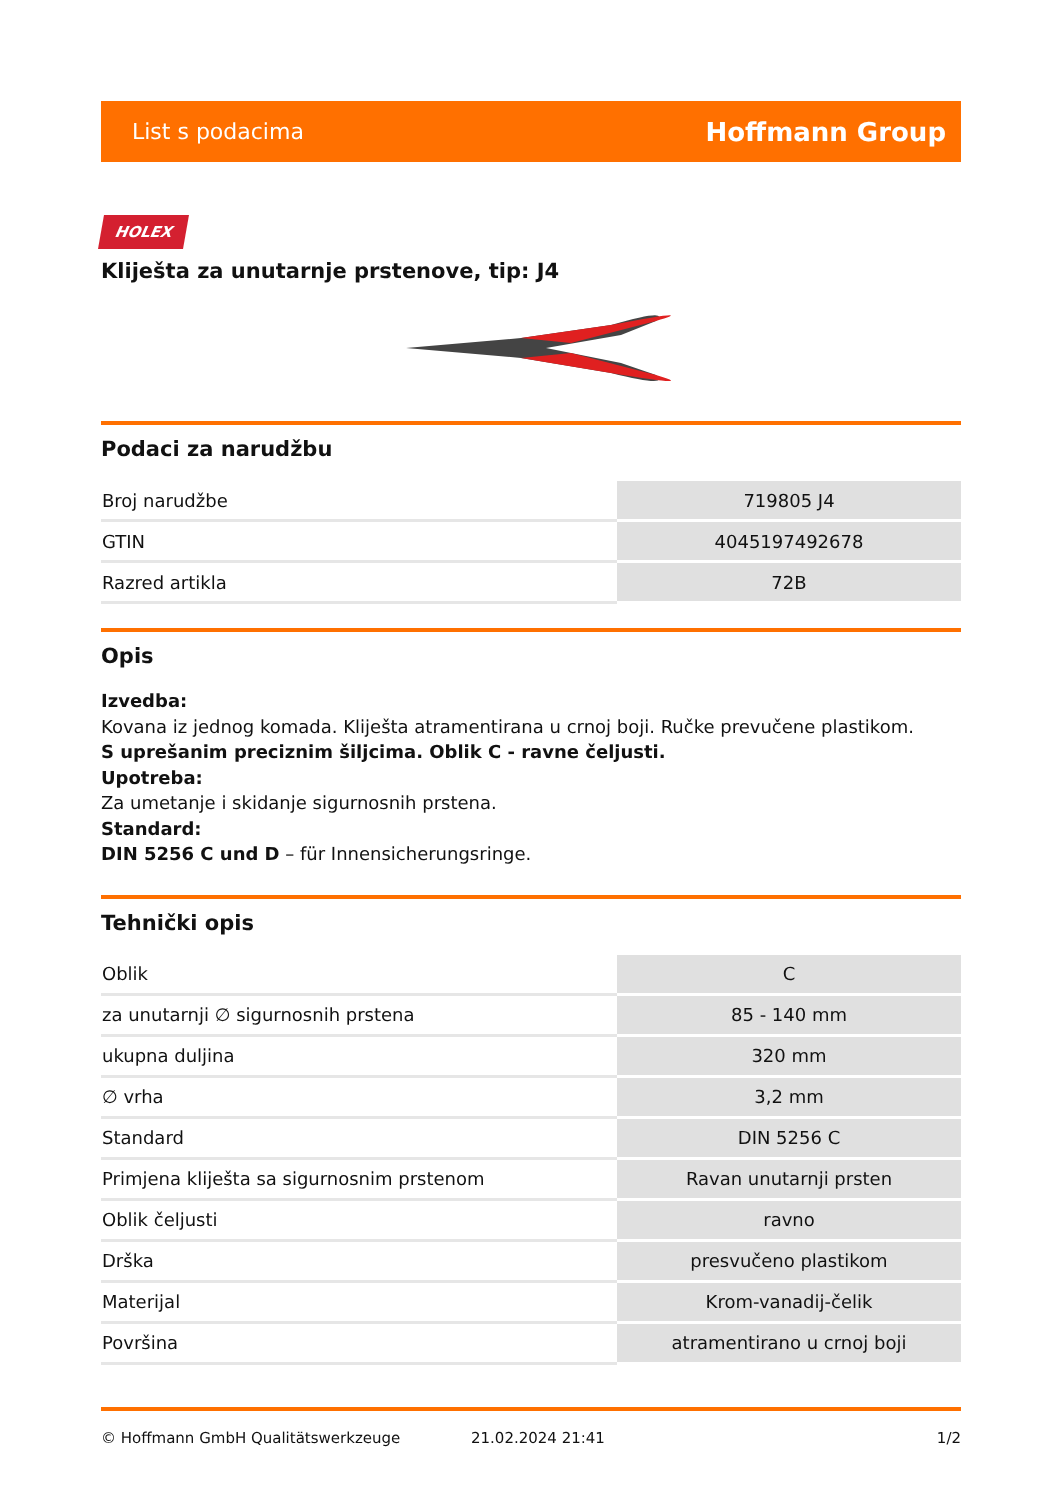List s podacima Hoffmann Group
HOLEX
Kliješta za unutarnje prstenove, tip: J4
Podaci za narudžbu
| Broj narudžbe | 719805 J4 |
| GTIN | 4045197492678 |
| Razred artikla | 72B |
Opis
Izvedba:
Kovana iz jednog komada. Kliješta atramentirana u crnoj boji. Ručke prevučene plastikom.
S uprešanim preciznim šiljcima. Oblik C - ravne čeljusti.
Upotreba:
Za umetanje i skidanje sigurnosnih prstena.
Standard:
DIN 5256 C und D – für Innensicherungsringe.
Tehnički opis
| Oblik | C |
| za unutarnji ∅ sigurnosnih prstena | 85 - 140 mm |
| ukupna duljina | 320 mm |
| ∅ vrha | 3,2 mm |
| Standard | DIN 5256 C |
| Primjena kliješta sa sigurnosnim prstenom | Ravan unutarnji prsten |
| Oblik čeljusti | ravno |
| Drška | presvučeno plastikom |
| Materijal | Krom-vanadij-čelik |
| Površina | atramentirano u crnoj boji |
© Hoffmann GmbH Qualitätswerkzeuge 21.02.2024 21:41 1/2